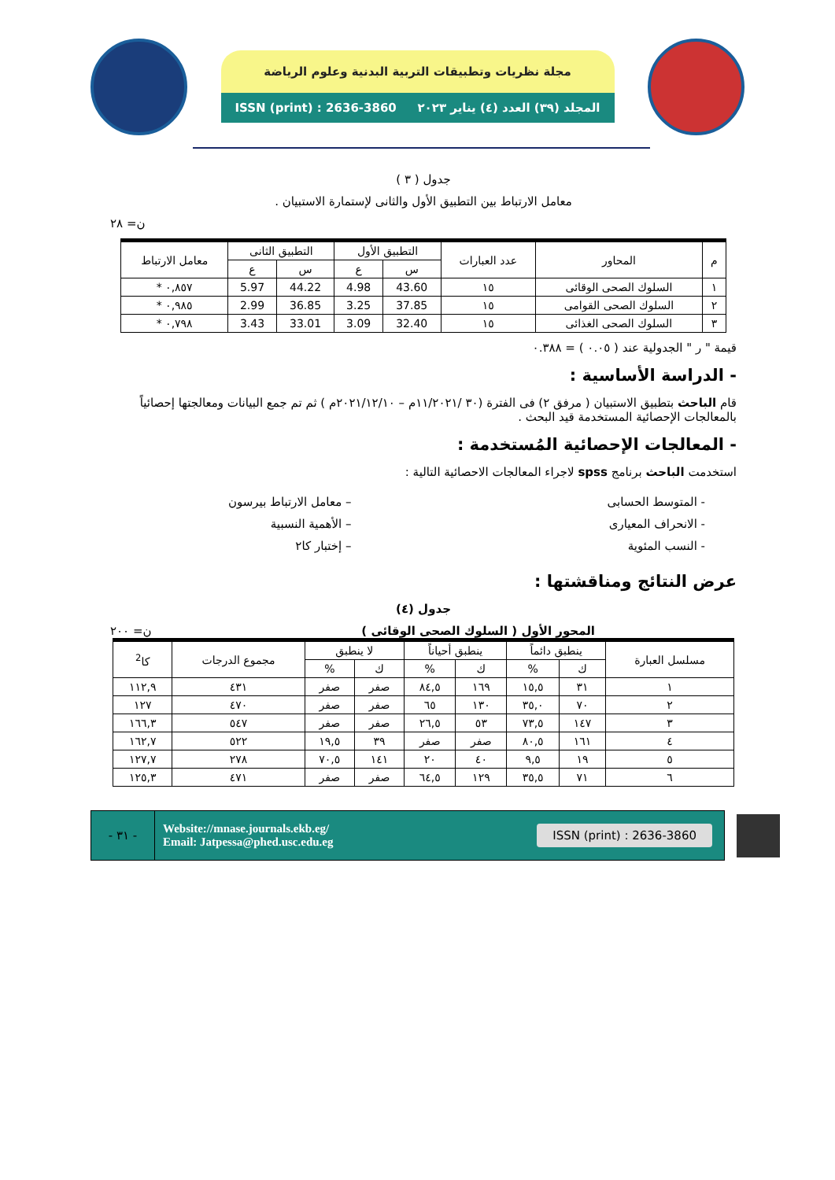مجلة نظريات وتطبيقات التربية البدنية وعلوم الرياضة
المجلد (٣٩) العدد (٤) يناير ٢٠٢٣ ISSN (print) : 2636-3860
جدول ( ٣ )
معامل الارتباط بين التطبيق الأول والثانى لإستمارة الاستبيان .
ن= ٢٨
| م | المحاور | عدد العبارات | التطبيق الأول | | التطبيق الثانى | | معامل الارتباط |
| --- | --- | --- | --- | --- | --- | --- | --- |
| | | | س | ع | س | ع | |
| ١ | السلوك الصحى الوقائى | ١٥ | 43.60 | 4.98 | 44.22 | 5.97 | ٠,٨٥٧ * |
| ٢ | السلوك الصحى القوامى | ١٥ | 37.85 | 3.25 | 36.85 | 2.99 | ٠,٩٨٥ * |
| ٣ | السلوك الصحى الغذائى | ١٥ | 32.40 | 3.09 | 33.01 | 3.43 | ٠,٧٩٨ * |
قيمة " ر " الجدولية عند ( ٠.٠٥ ) = ٠.٣٨٨
- الدراسة الأساسية :
قام الباحث بتطبيق الاستبيان ( مرفق ٢) فى الفترة (٣٠ /١١/٢٠٢١م – ٢٠٢١/١٢/١٠م ) ثم تم جمع البيانات ومعالجتها إحصائياً بالمعالجات الإحصائية المستخدمة قيد البحث .
- المعالجات الإحصائية المُستخدمة :
استخدمت الباحث برنامج spss لاجراء المعالجات الاحصائية التالية :
- المتوسط الحسابى
- الانحراف المعيارى
- النسب المئوية
– معامل الارتباط بيرسون
– الأهمية النسبية
– إختبار كا٢
عرض النتائج ومناقشتها :
جدول (٤)
المحور الأول ( السلوك الصحى الوقائى ) ن= ٢٠٠
| مسلسل العبارة | ينطبق دائماً | | ينطبق أحياناً | | لا ينطبق | | مجموع الدرجات | كا<sup>2</sup> |
| --- | --- | --- | --- | --- | --- | --- | --- | --- |
| | ك | % | ك | % | ك | % | | |
| ١ | ٣١ | ١٥,٥ | ١٦٩ | ٨٤,٥ | صفر | صفر | ٤٣١ | ١١٢,٩ |
| ٢ | ٧٠ | ٣٥,٠ | ١٣٠ | ٦٥ | صفر | صفر | ٤٧٠ | ١٢٧ |
| ٣ | ١٤٧ | ٧٣,٥ | ٥٣ | ٢٦,٥ | صفر | صفر | ٥٤٧ | ١٦٦,٣ |
| ٤ | ١٦١ | ٨٠,٥ | صفر | صفر | ٣٩ | ١٩,٥ | ٥٢٢ | ١٦٢,٧ |
| ٥ | ١٩ | ٩,٥ | ٤٠ | ٢٠ | ١٤١ | ٧٠,٥ | ٢٧٨ | ١٢٧,٧ |
| ٦ | ٧١ | ٣٥,٥ | ١٢٩ | ٦٤,٥ | صفر | صفر | ٤٧١ | ١٢٥,٣ |
ISSN (print) : 2636-3860
Website://mnase.journals.ekb.eg/
Email: Jatpessa@phed.usc.edu.eg
- ٣١ -